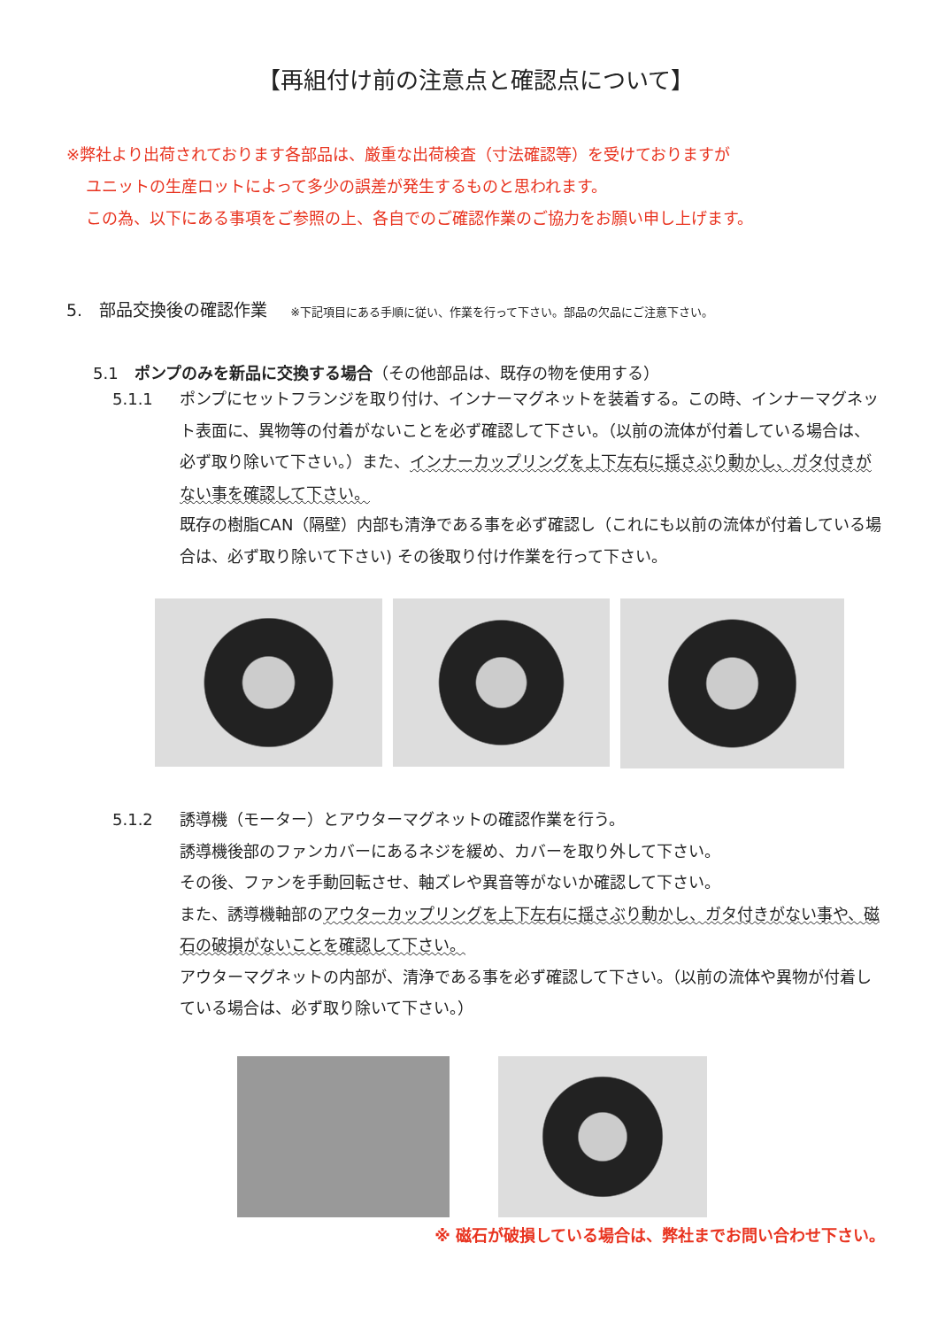【再組付け前の注意点と確認点について】
※弊社より出荷されております各部品は、厳重な出荷検査（寸法確認等）を受けておりますが
ユニットの生産ロットによって多少の誤差が発生するものと思われます。
この為、以下にある事項をご参照の上、各自でのご確認作業のご協力をお願い申し上げます。
5.　部品交換後の確認作業 ※下記項目にある手順に従い、作業を行って下さい。部品の欠品にご注意下さい。
5.1　ポンプのみを新品に交換する場合（その他部品は、既存の物を使用する）
5.1.1 ポンプにセットフランジを取り付け、インナーマグネットを装着する。この時、インナーマグネット表面に、異物等の付着がないことを必ず確認して下さい。（以前の流体が付着している場合は、必ず取り除いて下さい。）また、インナーカップリングを上下左右に揺さぶり動かし、ガタ付きがない事を確認して下さい。
既存の樹脂CAN（隔壁）内部も清浄である事を必ず確認し（これにも以前の流体が付着している場合は、必ず取り除いて下さい) その後取り付け作業を行って下さい。
5.1.2 誘導機（モーター）とアウターマグネットの確認作業を行う。
誘導機後部のファンカバーにあるネジを緩め、カバーを取り外して下さい。
その後、ファンを手動回転させ、軸ズレや異音等がないか確認して下さい。
また、誘導機軸部のアウターカップリングを上下左右に揺さぶり動かし、ガタ付きがない事や、磁石の破損がないことを確認して下さい。
アウターマグネットの内部が、清浄である事を必ず確認して下さい。（以前の流体や異物が付着している場合は、必ず取り除いて下さい。）
※ 磁石が破損している場合は、弊社までお問い合わせ下さい。